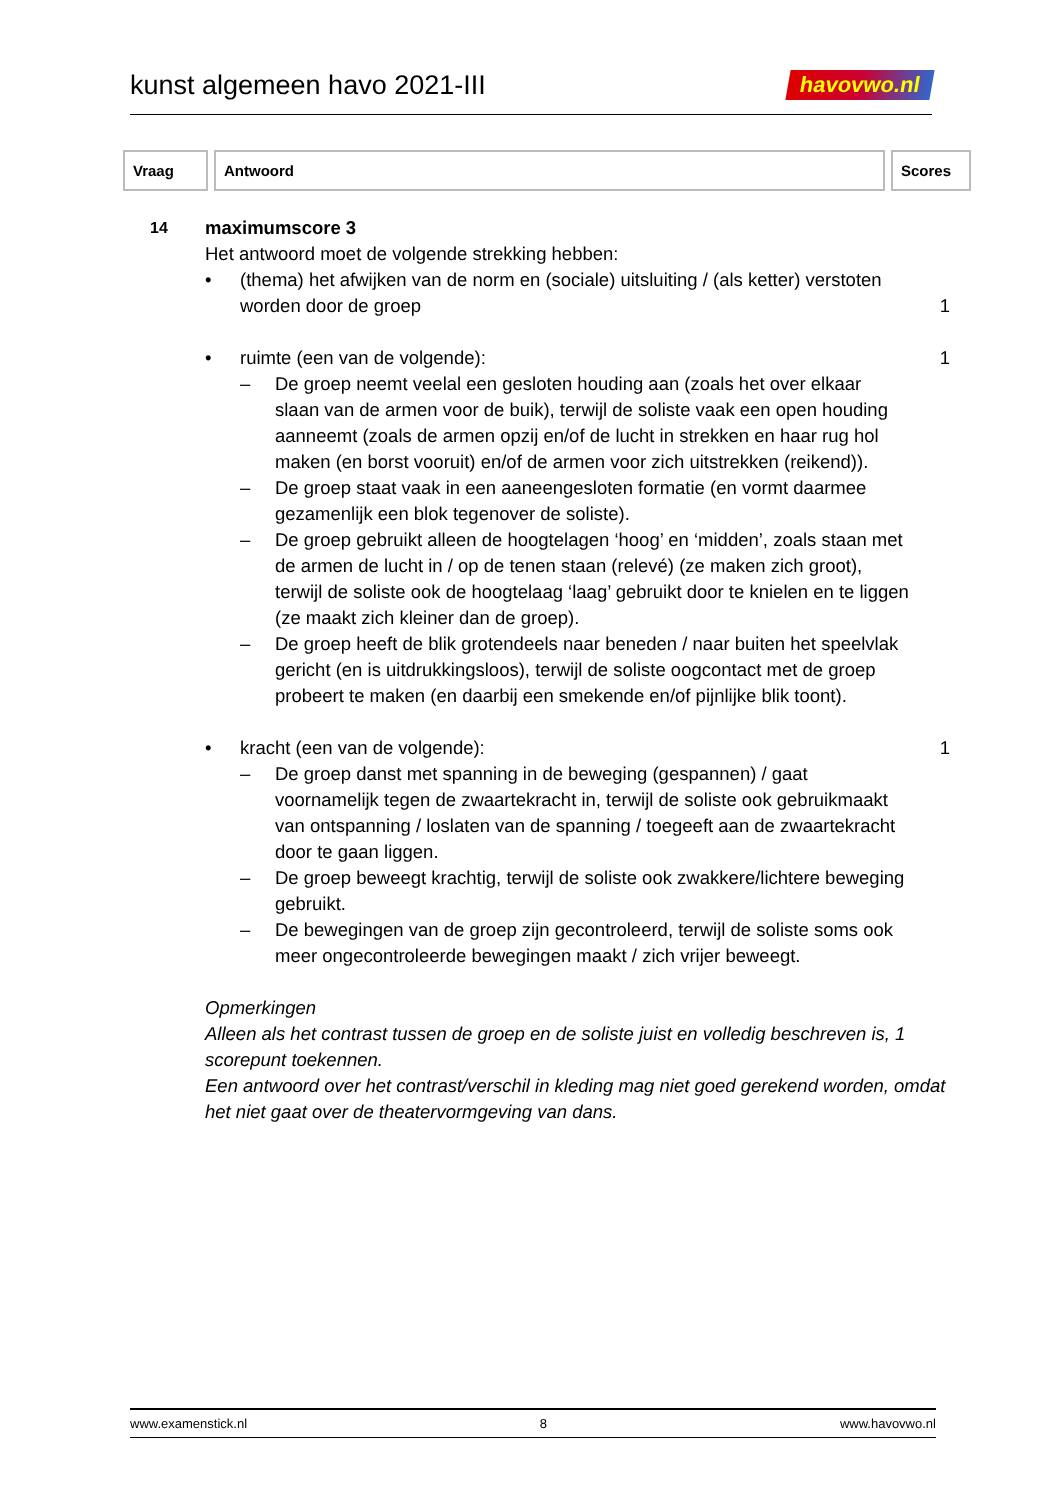kunst algemeen havo 2021-III
havovwo.nl
| Vraag | Antwoord | Scores |
| --- | --- | --- |
14
maximumscore 3
Het antwoord moet de volgende strekking hebben:
• (thema) het afwijken van de norm en (sociale) uitsluiting / (als ketter) verstoten worden door de groep 1
• ruimte (een van de volgende): 1
– De groep neemt veelal een gesloten houding aan (zoals het over elkaar slaan van de armen voor de buik), terwijl de soliste vaak een open houding aanneemt (zoals de armen opzij en/of de lucht in strekken en haar rug hol maken (en borst vooruit) en/of de armen voor zich uitstrekken (reikend)).
– De groep staat vaak in een aaneengesloten formatie (en vormt daarmee gezamenlijk een blok tegenover de soliste).
– De groep gebruikt alleen de hoogtelagen ‘hoog’ en ‘midden’, zoals staan met de armen de lucht in / op de tenen staan (relevé) (ze maken zich groot), terwijl de soliste ook de hoogtelaag ‘laag’ gebruikt door te knielen en te liggen (ze maakt zich kleiner dan de groep).
– De groep heeft de blik grotendeels naar beneden / naar buiten het speelvlak gericht (en is uitdrukkingsloos), terwijl de soliste oogcontact met de groep probeert te maken (en daarbij een smekende en/of pijnlijke blik toont).
• kracht (een van de volgende): 1
– De groep danst met spanning in de beweging (gespannen) / gaat voornamelijk tegen de zwaartekracht in, terwijl de soliste ook gebruikmaakt van ontspanning / loslaten van de spanning / toegeeft aan de zwaartekracht door te gaan liggen.
– De groep beweegt krachtig, terwijl de soliste ook zwakkere/lichtere beweging gebruikt.
– De bewegingen van de groep zijn gecontroleerd, terwijl de soliste soms ook meer ongecontroleerde bewegingen maakt / zich vrijer beweegt.
Opmerkingen
Alleen als het contrast tussen de groep en de soliste juist en volledig beschreven is, 1 scorepunt toekennen.
Een antwoord over het contrast/verschil in kleding mag niet goed gerekend worden, omdat het niet gaat over de theatervormgeving van dans.
www.examenstick.nl 8 www.havovwo.nl